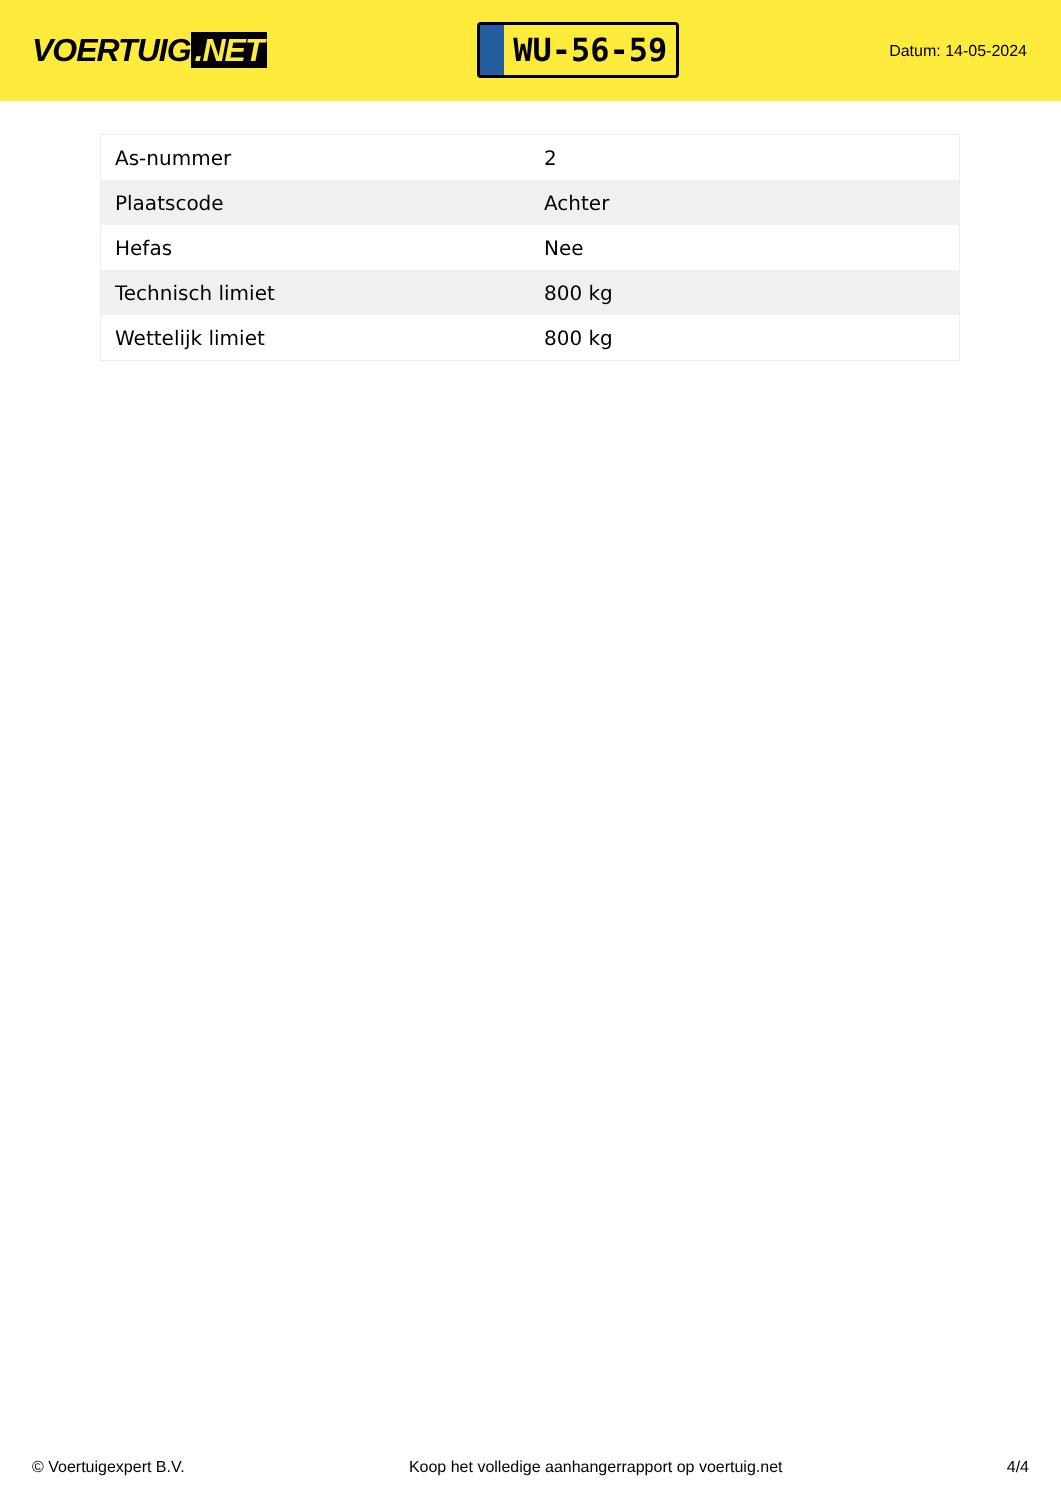VOERTUIG.NET
WU-56-59
Datum: 14-05-2024
| As-nummer | 2 |
| Plaatscode | Achter |
| Hefas | Nee |
| Technisch limiet | 800 kg |
| Wettelijk limiet | 800 kg |
© Voertuigexpert B.V. Koop het volledige aanhangerrapport op voertuig.net 4/4